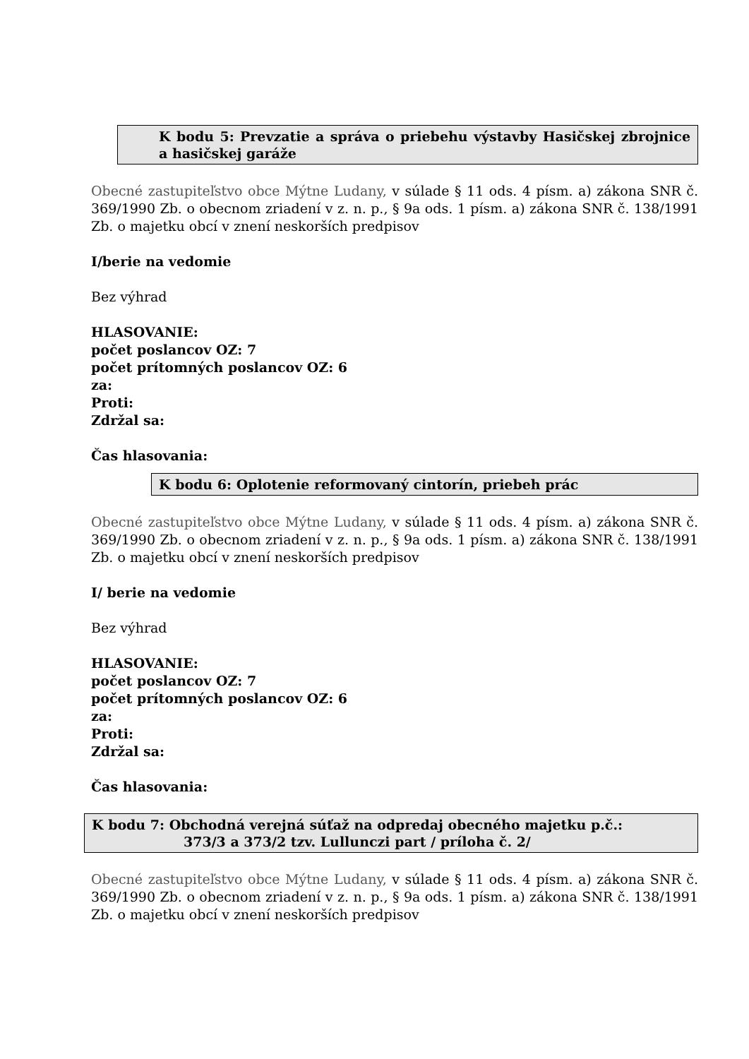K bodu 5: Prevzatie a správa o priebehu výstavby Hasičskej zbrojnice a hasičskej garáže
Obecné zastupiteľstvo obce Mýtne Ludany, v súlade § 11 ods. 4 písm. a) zákona SNR č. 369/1990 Zb. o obecnom zriadení v z. n. p., § 9a ods. 1 písm. a) zákona SNR č. 138/1991 Zb. o majetku obcí v znení neskorších predpisov
I/berie na vedomie
Bez výhrad
HLASOVANIE:
počet poslancov OZ: 7
počet prítomných poslancov OZ: 6
za:
Proti:
Zdržal sa:
Čas hlasovania:
K bodu 6: Oplotenie reformovaný cintorín, priebeh prác
Obecné zastupiteľstvo obce Mýtne Ludany, v súlade § 11 ods. 4 písm. a) zákona SNR č. 369/1990 Zb. o obecnom zriadení v z. n. p., § 9a ods. 1 písm. a) zákona SNR č. 138/1991 Zb. o majetku obcí v znení neskorších predpisov
I/ berie na vedomie
Bez výhrad
HLASOVANIE:
počet poslancov OZ: 7
počet prítomných poslancov OZ: 6
za:
Proti:
Zdržal sa:
Čas hlasovania:
K bodu 7: Obchodná verejná súťaž na odpredaj obecného majetku p.č.:
373/3 a 373/2 tzv. Lullunczi part / príloha č. 2/
Obecné zastupiteľstvo obce Mýtne Ludany, v súlade § 11 ods. 4 písm. a) zákona SNR č. 369/1990 Zb. o obecnom zriadení v z. n. p., § 9a ods. 1 písm. a) zákona SNR č. 138/1991 Zb. o majetku obcí v znení neskorších predpisov